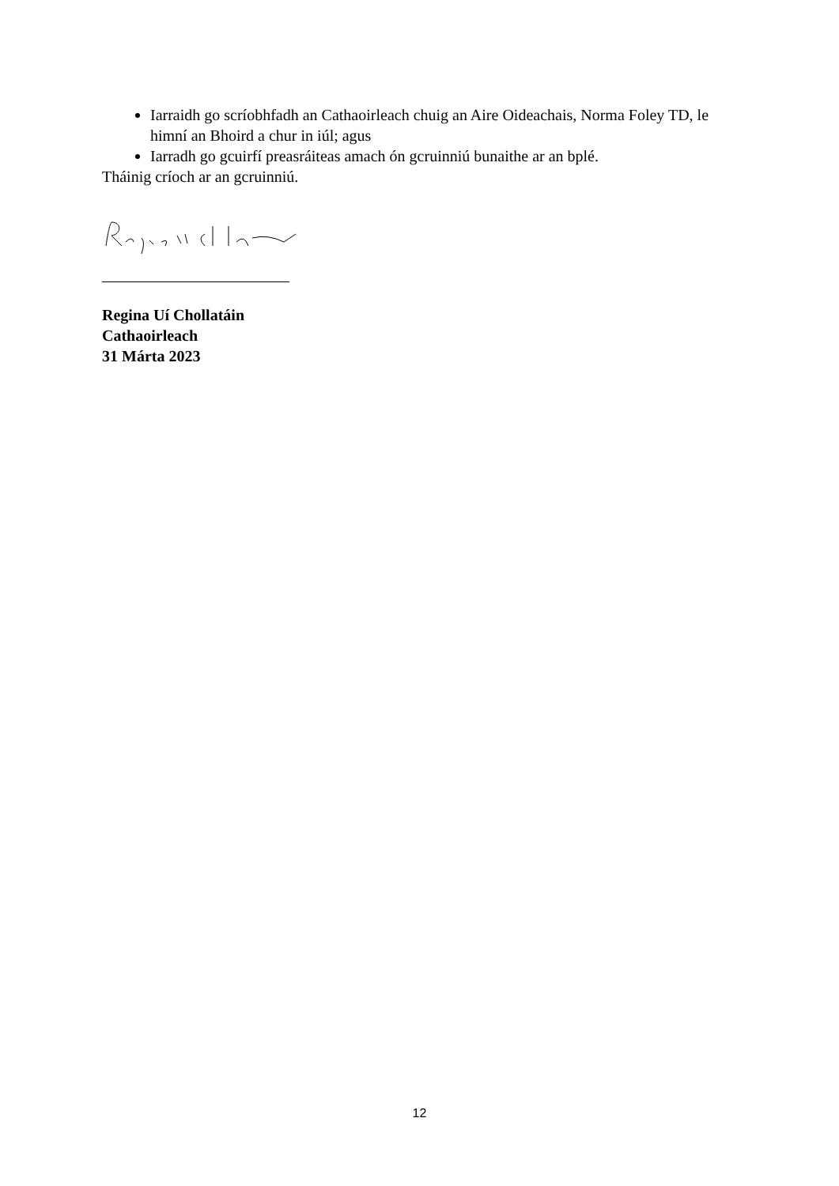Iarraidh go scríobhfadh an Cathaoirleach chuig an Aire Oideachais, Norma Foley TD, le himní an Bhoird a chur in iúl; agus
Iarradh go gcuirfí preasráiteas amach ón gcruinniú bunaithe ar an bplé.
Tháinig críoch ar an gcruinniú.
Regina Uí Chollatáin
Cathaoirleach
31 Márta 2023
12